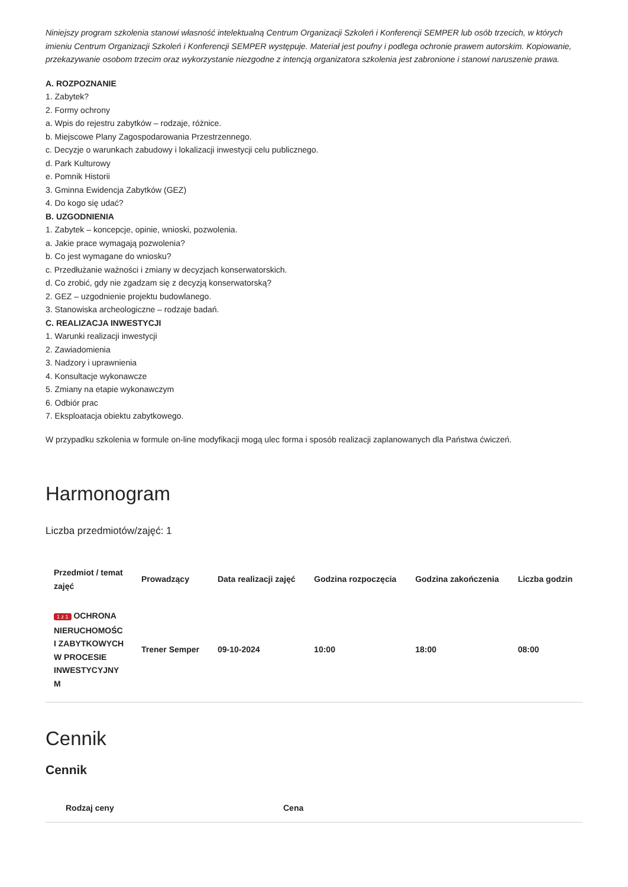Niniejszy program szkolenia stanowi własność intelektualną Centrum Organizacji Szkoleń i Konferencji SEMPER lub osób trzecich, w których imieniu Centrum Organizacji Szkoleń i Konferencji SEMPER występuje. Materiał jest poufny i podlega ochronie prawem autorskim. Kopiowanie, przekazywanie osobom trzecim oraz wykorzystanie niezgodne z intencją organizatora szkolenia jest zabronione i stanowi naruszenie prawa.
A. ROZPOZNANIE
1. Zabytek?
2. Formy ochrony
a. Wpis do rejestru zabytków – rodzaje, różnice.
b. Miejscowe Plany Zagospodarowania Przestrzennego.
c. Decyzje o warunkach zabudowy i lokalizacji inwestycji celu publicznego.
d. Park Kulturowy
e. Pomnik Historii
3. Gminna Ewidencja Zabytków (GEZ)
4. Do kogo się udać?
B. UZGODNIENIA
1. Zabytek – koncepcje, opinie, wnioski, pozwolenia.
a. Jakie prace wymagają pozwolenia?
b. Co jest wymagane do wniosku?
c. Przedłużanie ważności i zmiany w decyzjach konserwatorskich.
d. Co zrobić, gdy nie zgadzam się z decyzją konserwatorską?
2. GEZ – uzgodnienie projektu budowlanego.
3. Stanowiska archeologiczne – rodzaje badań.
C. REALIZACJA INWESTYCJI
1. Warunki realizacji inwestycji
2. Zawiadomienia
3. Nadzory i uprawnienia
4. Konsultacje wykonawcze
5. Zmiany na etapie wykonawczym
6. Odbiór prac
7. Eksploatacja obiektu zabytkowego.
W przypadku szkolenia w formule on-line modyfikacji mogą ulec forma i sposób realizacji zaplanowanych dla Państwa ćwiczeń.
Harmonogram
Liczba przedmiotów/zajęć: 1
| Przedmiot / temat zajęć | Prowadzący | Data realizacji zajęć | Godzina rozpoczęcia | Godzina zakończenia | Liczba godzin |
| --- | --- | --- | --- | --- | --- |
| 1 z 1 OCHRONA NIERUCHOMOŚC I ZABYTKOWYCH W PROCESIE INWESTYCYJNY M | Trener Semper | 09-10-2024 | 10:00 | 18:00 | 08:00 |
Cennik
Cennik
| Rodzaj ceny | Cena |
| --- | --- |